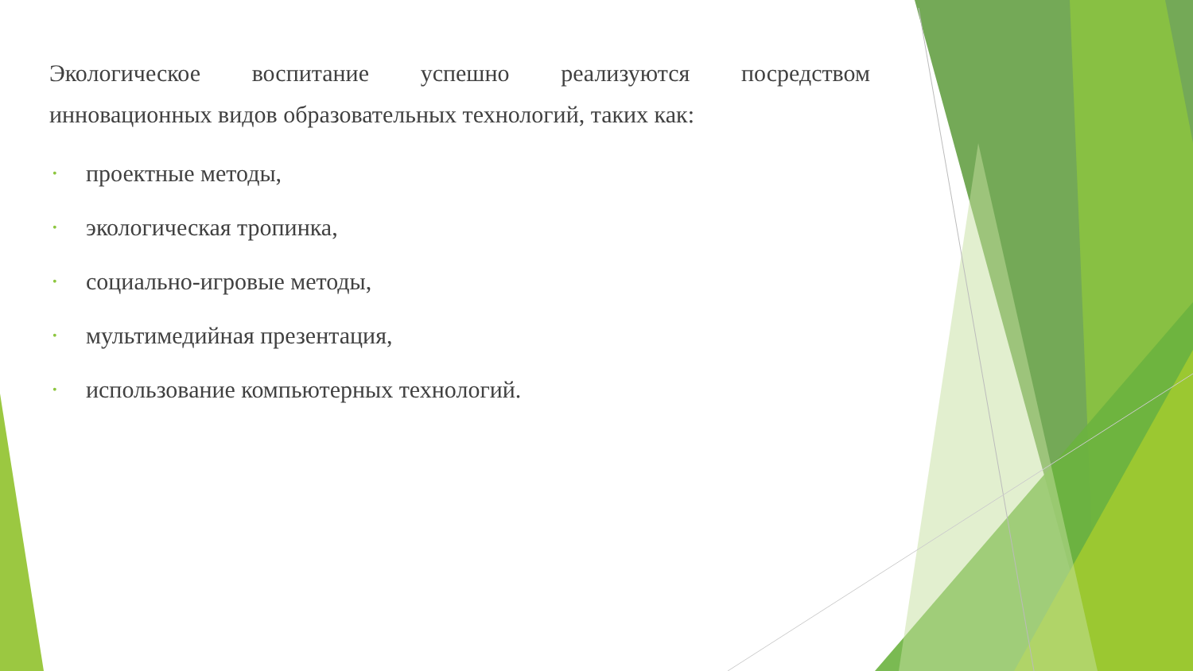Экологическое воспитание успешно реализуются посредством
инновационных видов образовательных технологий, таких как:
• проектные методы,
• экологическая тропинка,
• социально-игровые методы,
• мультимедийная презентация,
• использование компьютерных технологий.